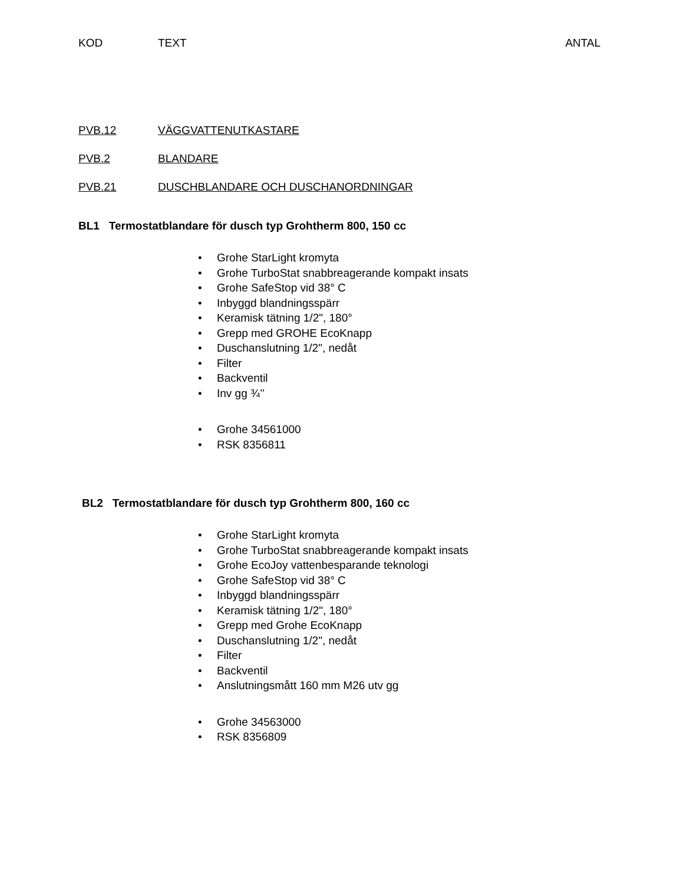KOD TEXT ANTAL
PVB.12 VÄGGVATTENUTKASTARE
PVB.2 BLANDARE
PVB.21 DUSCHBLANDARE OCH DUSCHANORDNINGAR
BL1 Termostatblandare för dusch typ Grohtherm 800, 150 cc
• Grohe StarLight kromyta
• Grohe TurboStat snabbreagerande kompakt insats
• Grohe SafeStop vid 38° C
• Inbyggd blandningsspärr
• Keramisk tätning 1/2", 180°
• Grepp med GROHE EcoKnapp
• Duschanslutning 1/2", nedåt
• Filter
• Backventil
• Inv gg ¾’’
• Grohe 34561000
• RSK 8356811
BL2 Termostatblandare för dusch typ Grohtherm 800, 160 cc
• Grohe StarLight kromyta
• Grohe TurboStat snabbreagerande kompakt insats
• Grohe EcoJoy vattenbesparande teknologi
• Grohe SafeStop vid 38° C
• Inbyggd blandningsspärr
• Keramisk tätning 1/2", 180°
• Grepp med Grohe EcoKnapp
• Duschanslutning 1/2", nedåt
• Filter
• Backventil
• Anslutningsmått 160 mm M26 utv gg
• Grohe 34563000
• RSK 8356809